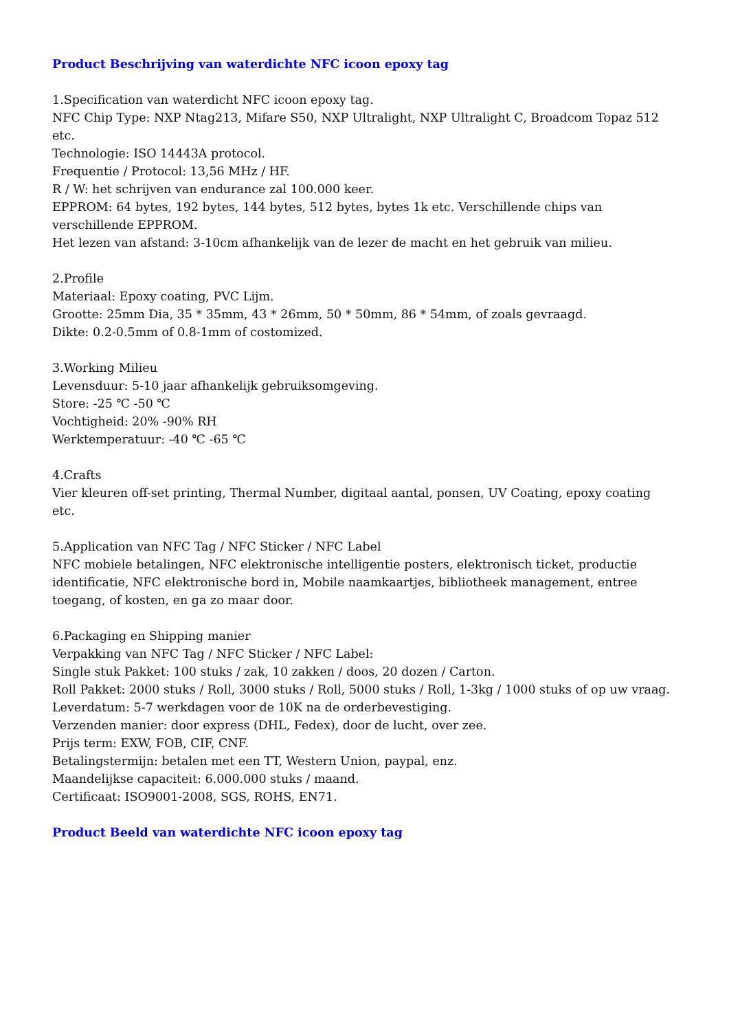Product Beschrijving van waterdichte NFC icoon epoxy tag
1.Specification van waterdicht NFC icoon epoxy tag.
NFC Chip Type: NXP Ntag213, Mifare S50, NXP Ultralight, NXP Ultralight C, Broadcom Topaz 512 etc.
Technologie: ISO 14443A protocol.
Frequentie / Protocol: 13,56 MHz / HF.
R / W: het schrijven van endurance zal 100.000 keer.
EPPROM: 64 bytes, 192 bytes, 144 bytes, 512 bytes, bytes 1k etc. Verschillende chips van verschillende EPPROM.
Het lezen van afstand: 3-10cm afhankelijk van de lezer de macht en het gebruik van milieu.
2.Profile
Materiaal: Epoxy coating, PVC Lijm.
Grootte: 25mm Dia, 35 * 35mm, 43 * 26mm, 50 * 50mm, 86 * 54mm, of zoals gevraagd.
Dikte: 0.2-0.5mm of 0.8-1mm of costomized.
3.Working Milieu
Levensduur: 5-10 jaar afhankelijk gebruiksomgeving.
Store: -25 ℃ -50 ℃
Vochtigheid: 20% -90% RH
Werktemperatuur: -40 ℃ -65 ℃
4.Crafts
Vier kleuren off-set printing, Thermal Number, digitaal aantal, ponsen, UV Coating, epoxy coating etc.
5.Application van NFC Tag / NFC Sticker / NFC Label
NFC mobiele betalingen, NFC elektronische intelligentie posters, elektronisch ticket, productie identificatie, NFC elektronische bord in, Mobile naamkaartjes, bibliotheek management, entree toegang, of kosten, en ga zo maar door.
6.Packaging en Shipping manier
Verpakking van NFC Tag / NFC Sticker / NFC Label:
Single stuk Pakket: 100 stuks / zak, 10 zakken / doos, 20 dozen / Carton.
Roll Pakket: 2000 stuks / Roll, 3000 stuks / Roll, 5000 stuks / Roll, 1-3kg / 1000 stuks of op uw vraag.
Leverdatum: 5-7 werkdagen voor de 10K na de orderbevestiging.
Verzenden manier: door express (DHL, Fedex), door de lucht, over zee.
Prijs term: EXW, FOB, CIF, CNF.
Betalingstermijn: betalen met een TT, Western Union, paypal, enz.
Maandelijkse capaciteit: 6.000.000 stuks / maand.
Certificaat: ISO9001-2008, SGS, ROHS, EN71.
Product Beeld van waterdichte NFC icoon epoxy tag